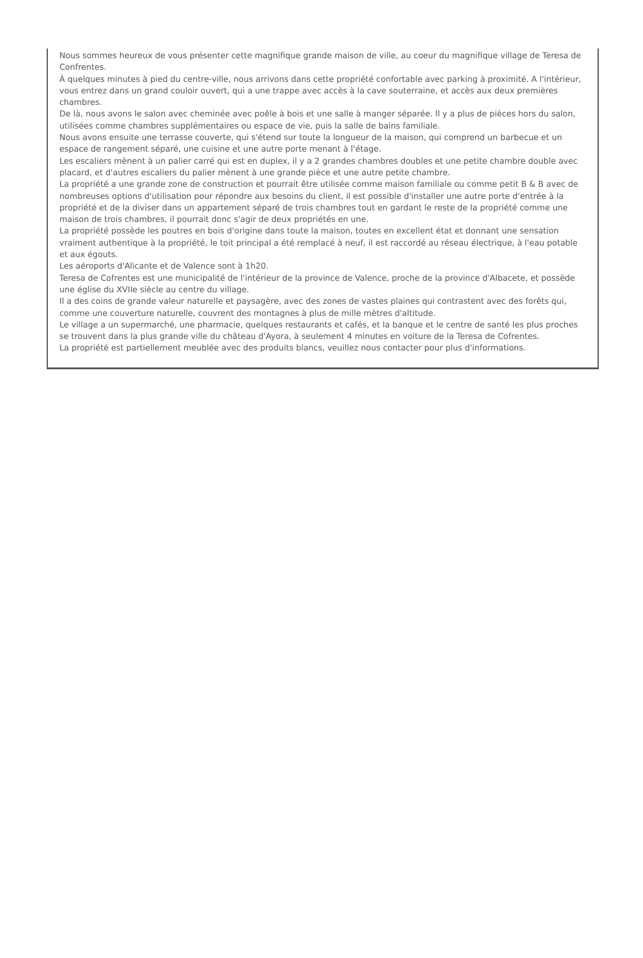Nous sommes heureux de vous présenter cette magnifique grande maison de ville, au coeur du magnifique village de Teresa de Confrentes.
À quelques minutes à pied du centre-ville, nous arrivons dans cette propriété confortable avec parking à proximité. A l'intérieur, vous entrez dans un grand couloir ouvert, qui a une trappe avec accès à la cave souterraine, et accès aux deux premières chambres.
De là, nous avons le salon avec cheminée avec poêle à bois et une salle à manger séparée. Il y a plus de pièces hors du salon, utilisées comme chambres supplémentaires ou espace de vie, puis la salle de bains familiale.
Nous avons ensuite une terrasse couverte, qui s'étend sur toute la longueur de la maison, qui comprend un barbecue et un espace de rangement séparé, une cuisine et une autre porte menant à l'étage.
Les escaliers mènent à un palier carré qui est en duplex, il y a 2 grandes chambres doubles et une petite chambre double avec placard, et d'autres escaliers du palier mènent à une grande pièce et une autre petite chambre.
La propriété a une grande zone de construction et pourrait être utilisée comme maison familiale ou comme petit B & B avec de nombreuses options d'utilisation pour répondre aux besoins du client, il est possible d'installer une autre porte d'entrée à la propriété et de la diviser dans un appartement séparé de trois chambres tout en gardant le reste de la propriété comme une maison de trois chambres, il pourrait donc s'agir de deux propriétés en une.
La propriété possède les poutres en bois d'origine dans toute la maison, toutes en excellent état et donnant une sensation vraiment authentique à la propriété, le toit principal a été remplacé à neuf, il est raccordé au réseau électrique, à l'eau potable et aux égouts.
Les aéroports d'Alicante et de Valence sont à 1h20.
Teresa de Cofrentes est une municipalité de l'intérieur de la province de Valence, proche de la province d'Albacete, et possède une église du XVIIe siècle au centre du village.
Il a des coins de grande valeur naturelle et paysagère, avec des zones de vastes plaines qui contrastent avec des forêts qui, comme une couverture naturelle, couvrent des montagnes à plus de mille mètres d'altitude.
Le village a un supermarché, une pharmacie, quelques restaurants et cafés, et la banque et le centre de santé les plus proches se trouvent dans la plus grande ville du château d'Ayora, à seulement 4 minutes en voiture de la Teresa de Cofrentes.
La propriété est partiellement meublée avec des produits blancs, veuillez nous contacter pour plus d'informations.